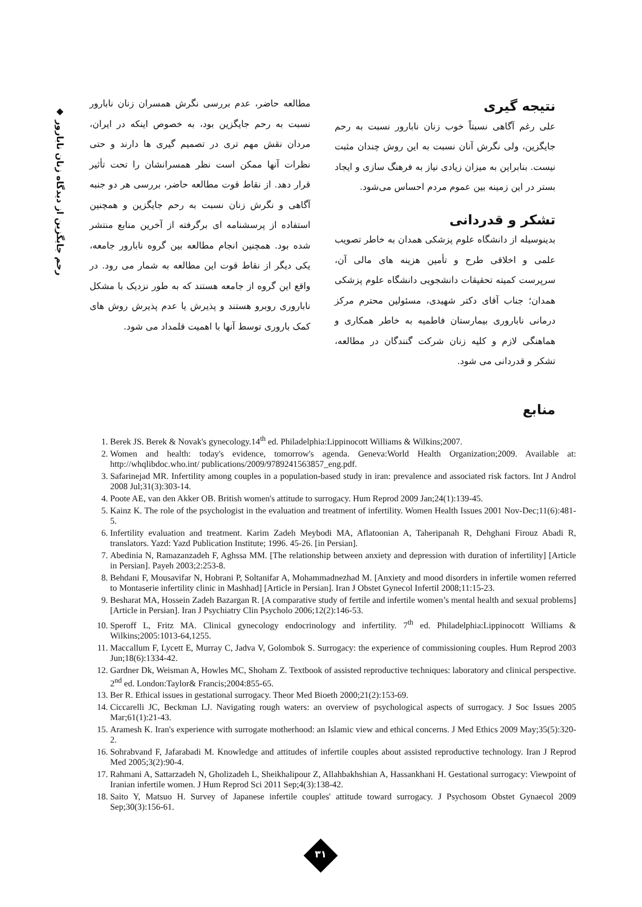◆ رحم جایگزین از دیدگاه زنان نابارور
مطالعه حاضر، عدم بررسی نگرش همسران زنان نابارور نسبت به رحم جایگزین بود، به خصوص اینکه در ایران، مردان نقش مهم تری در تصمیم گیری ها دارند و حتی نظرات آنها ممکن است نظر همسرانشان را تحت تأثیر قرار دهد. از نقاط قوت مطالعه حاضر، بررسی هر دو جنبه آگاهی و نگرش زنان نسبت به رحم جایگزین و همچنین استفاده از پرسشنامه ای برگرفته از آخرین منابع منتشر شده بود. همچنین انجام مطالعه بین گروه نابارور جامعه، یکی دیگر از نقاط قوت این مطالعه به شمار می رود. در واقع این گروه از جامعه هستند که به طور نزدیک با مشکل ناباروری روبرو هستند و پذیرش یا عدم پذیرش روش های کمک باروری توسط آنها با اهمیت قلمداد می شود.
نتیجه گیری
علی رغم آگاهی نسبتاً خوب زنان نابارور نسبت به رحم جایگزین، ولی نگرش آنان نسبت به این روش چندان مثبت نیست. بنابراین به میزان زیادی نیاز به فرهنگ سازی و ایجاد بستر در این زمینه بین عموم مردم احساس می‌شود.
تشکر و قدردانی
بدینوسیله از دانشگاه علوم پزشکی همدان به خاطر تصویب علمی و اخلاقی طرح و تأمین هزینه های مالی آن، سرپرست کمیته تحقیقات دانشجویی دانشگاه علوم پزشکی همدان؛ جناب آقای دکتر شهیدی، مسئولین محترم مرکز درمانی ناباروری بیمارستان فاطمیه به خاطر همکاری و هماهنگی لازم و کلیه زنان شرکت گنندگان در مطالعه، تشکر و قدردانی می شود.
منابع
1. Berek JS. Berek & Novak's gynecology.14<sup>th</sup> ed. Philadelphia:Lippinocott Williams & Wilkins;2007.
2. Women and health: today's evidence, tomorrow's agenda. Geneva:World Health Organization;2009. Available at: http://whqlibdoc.who.int/ publications/2009/9789241563857_eng.pdf.
3. Safarinejad MR. Infertility among couples in a population-based study in iran: prevalence and associated risk factors. Int J Androl 2008 Jul;31(3):303-14.
4. Poote AE, van den Akker OB. British women's attitude to surrogacy. Hum Reprod 2009 Jan;24(1):139-45.
5. Kainz K. The role of the psychologist in the evaluation and treatment of infertility. Women Health Issues 2001 Nov-Dec;11(6):481-5.
6. Infertility evaluation and treatment. Karim Zadeh Meybodi MA, Aflatoonian A, Taheripanah R, Dehghani Firouz Abadi R, translators. Yazd: Yazd Publication Institute; 1996. 45-26. [in Persian].
7. Abedinia N, Ramazanzadeh F, Aghssa MM. [The relationship between anxiety and depression with duration of infertility] [Article in Persian]. Payeh 2003;2:253-8.
8. Behdani F, Mousavifar N, Hobrani P, Soltanifar A, Mohammadnezhad M. [Anxiety and mood disorders in infertile women referred to Montaserie infertility clinic in Mashhad] [Article in Persian]. Iran J Obstet Gynecol Infertil 2008;11:15-23.
9. Besharat MA, Hossein Zadeh Bazargan R. [A comparative study of fertile and infertile women’s mental health and sexual problems] [Article in Persian]. Iran J Psychiatry Clin Psycholo 2006;12(2):146-53.
10. Speroff L, Fritz MA. Clinical gynecology endocrinology and infertility. 7<sup>th</sup> ed. Philadelphia:Lippinocott Williams & Wilkins;2005:1013-64,1255.
11. Maccallum F, Lycett E, Murray C, Jadva V, Golombok S. Surrogacy: the experience of commissioning couples. Hum Reprod 2003 Jun;18(6):1334-42.
12. Gardner Dk, Weisman A, Howles MC, Shoham Z. Textbook of assisted reproductive techniques: laboratory and clinical perspective. 2<sup>nd</sup> ed. London:Taylor& Francis;2004:855-65.
13. Ber R. Ethical issues in gestational surrogacy. Theor Med Bioeth 2000;21(2):153-69.
14. Ciccarelli JC, Beckman LJ. Navigating rough waters: an overview of psychological aspects of surrogacy. J Soc Issues 2005 Mar;61(1):21-43.
15. Aramesh K. Iran's experience with surrogate motherhood: an Islamic view and ethical concerns. J Med Ethics 2009 May;35(5):320-2.
16. Sohrabvand F, Jafarabadi M. Knowledge and attitudes of infertile couples about assisted reproductive technology. Iran J Reprod Med 2005;3(2):90-4.
17. Rahmani A, Sattarzadeh N, Gholizadeh L, Sheikhalipour Z, Allahbakhshian A, Hassankhani H. Gestational surrogacy: Viewpoint of Iranian infertile women. J Hum Reprod Sci 2011 Sep;4(3):138-42.
18. Saito Y, Matsuo H. Survey of Japanese infertile couples' attitude toward surrogacy. J Psychosom Obstet Gynaecol 2009 Sep;30(3):156-61.
۳۱